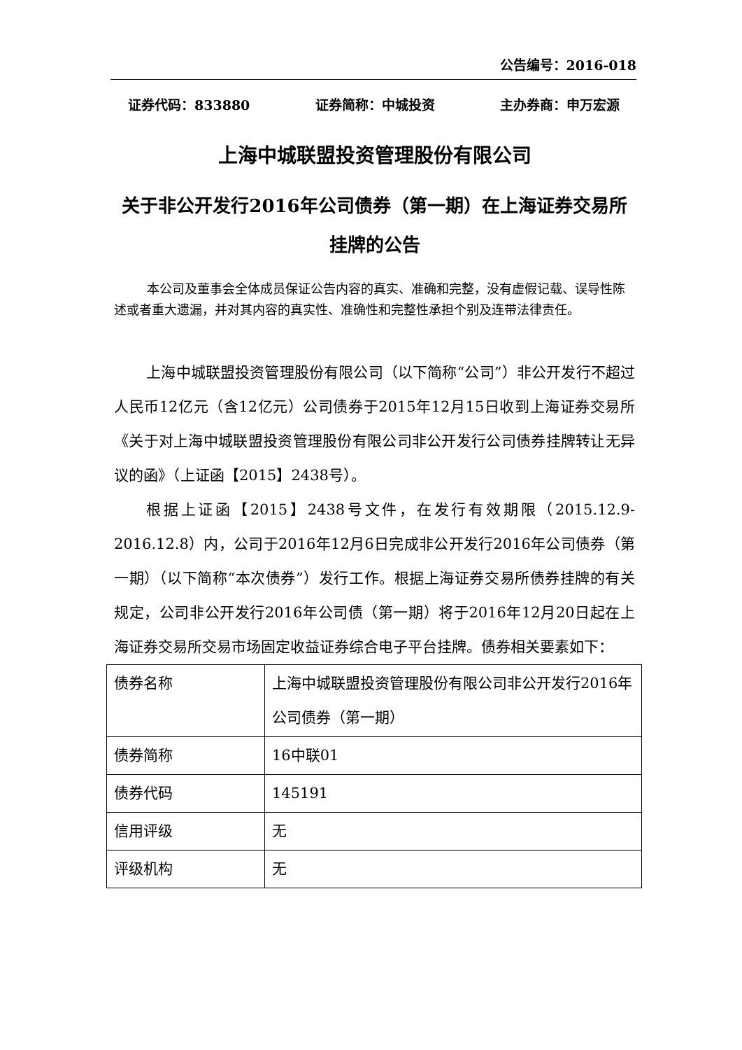公告编号：2016-018
证券代码：833880 证券简称：中城投资 主办券商：申万宏源
上海中城联盟投资管理股份有限公司
关于非公开发行2016年公司债券（第一期）在上海证券交易所挂牌的公告
本公司及董事会全体成员保证公告内容的真实、准确和完整，没有虚假记载、误导性陈述或者重大遗漏，并对其内容的真实性、准确性和完整性承担个别及连带法律责任。
上海中城联盟投资管理股份有限公司（以下简称“公司”）非公开发行不超过人民币12亿元（含12亿元）公司债券于2015年12月15日收到上海证券交易所《关于对上海中城联盟投资管理股份有限公司非公开发行公司债券挂牌转让无异议的函》（上证函【2015】2438号）。
根据上证函【2015】2438号文件，在发行有效期限（2015.12.9-2016.12.8）内，公司于2016年12月6日完成非公开发行2016年公司债券（第一期）（以下简称“本次债券”）发行工作。根据上海证券交易所债券挂牌的有关规定，公司非公开发行2016年公司债（第一期）将于2016年12月20日起在上海证券交易所交易市场固定收益证券综合电子平台挂牌。债券相关要素如下：
| 债券名称 | 上海中城联盟投资管理股份有限公司非公开发行2016年公司债券（第一期） |
| 债券简称 | 16中联01 |
| 债券代码 | 145191 |
| 信用评级 | 无 |
| 评级机构 | 无 |